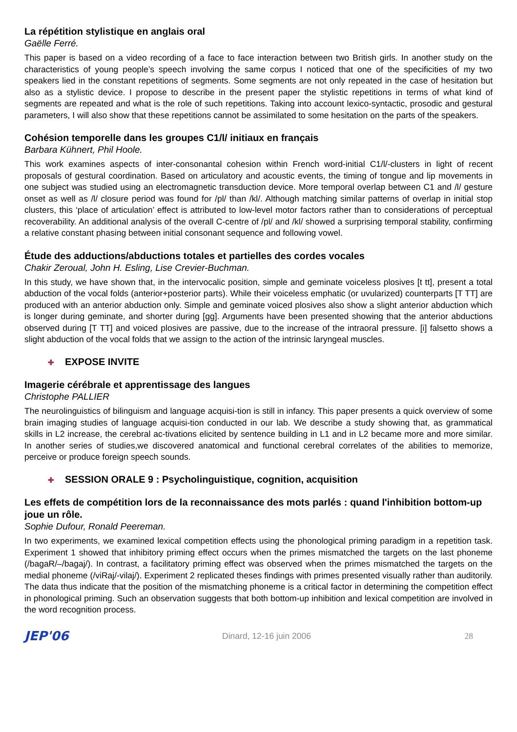La répétition stylistique en anglais oral
Gaëlle Ferré.
This paper is based on a video recording of a face to face interaction between two British girls. In another study on the characteristics of young people’s speech involving the same corpus I noticed that one of the specificities of my two speakers lied in the constant repetitions of segments. Some segments are not only repeated in the case of hesitation but also as a stylistic device. I propose to describe in the present paper the stylistic repetitions in terms of what kind of segments are repeated and what is the role of such repetitions. Taking into account lexico-syntactic, prosodic and gestural parameters, I will also show that these repetitions cannot be assimilated to some hesitation on the parts of the speakers.
Cohésion temporelle dans les groupes C1/l/ initiaux en français
Barbara Kühnert, Phil Hoole.
This work examines aspects of inter-consonantal cohesion within French word-initial C1/l/-clusters in light of recent proposals of gestural coordination. Based on articulatory and acoustic events, the timing of tongue and lip movements in one subject was studied using an electromagnetic transduction device. More temporal overlap between C1 and /l/ gesture onset as well as /l/ closure period was found for /pl/ than /kl/. Although matching similar patterns of overlap in initial stop clusters, this ‘place of articulation’ effect is attributed to low-level motor factors rather than to considerations of perceptual recoverability. An additional analysis of the overall C-centre of /pl/ and /kl/ showed a surprising temporal stability, confirming a relative constant phasing between initial consonant sequence and following vowel.
Étude des adductions/abductions totales et partielles des cordes vocales
Chakir Zeroual, John H. Esling, Lise Crevier-Buchman.
In this study, we have shown that, in the intervocalic position, simple and geminate voiceless plosives [t tt], present a total abduction of the vocal folds (anterior+posterior parts). While their voiceless emphatic (or uvularized) counterparts [T TT] are produced with an anterior abduction only. Simple and geminate voiced plosives also show a slight anterior abduction which is longer during geminate, and shorter during [gg]. Arguments have been presented showing that the anterior abductions observed during [T TT] and voiced plosives are passive, due to the increase of the intraoral pressure. [i] falsetto shows a slight abduction of the vocal folds that we assign to the action of the intrinsic laryngeal muscles.
✚ EXPOSE INVITE
Imagerie cérébrale et apprentissage des langues
Christophe PALLIER
The neurolinguistics of bilinguism and language acquisi-tion is still in infancy. This paper presents a quick overview of some brain imaging studies of language acquisi-tion conducted in our lab. We describe a study showing that, as grammatical skills in L2 increase, the cerebral ac-tivations elicited by sentence building in L1 and in L2 became more and more similar. In another series of studies,we discovered anatomical and functional cerebral correlates of the abilities to memorize, perceive or produce foreign speech sounds.
✚ SESSION ORALE 9 : Psycholinguistique, cognition, acquisition
Les effets de compétition lors de la reconnaissance des mots parlés : quand l'inhibition bottom-up joue un rôle.
Sophie Dufour, Ronald Peereman.
In two experiments, we examined lexical competition effects using the phonological priming paradigm in a repetition task. Experiment 1 showed that inhibitory priming effect occurs when the primes mismatched the targets on the last phoneme (/bagaR/–/bagaj/). In contrast, a facilitatory priming effect was observed when the primes mismatched the targets on the medial phoneme (/viRaj/-vilaj/). Experiment 2 replicated theses findings with primes presented visually rather than auditorily. The data thus indicate that the position of the mismatching phoneme is a critical factor in determining the competition effect in phonological priming. Such an observation suggests that both bottom-up inhibition and lexical competition are involved in the word recognition process.
JEP'06 Dinard, 12-16 juin 2006 28